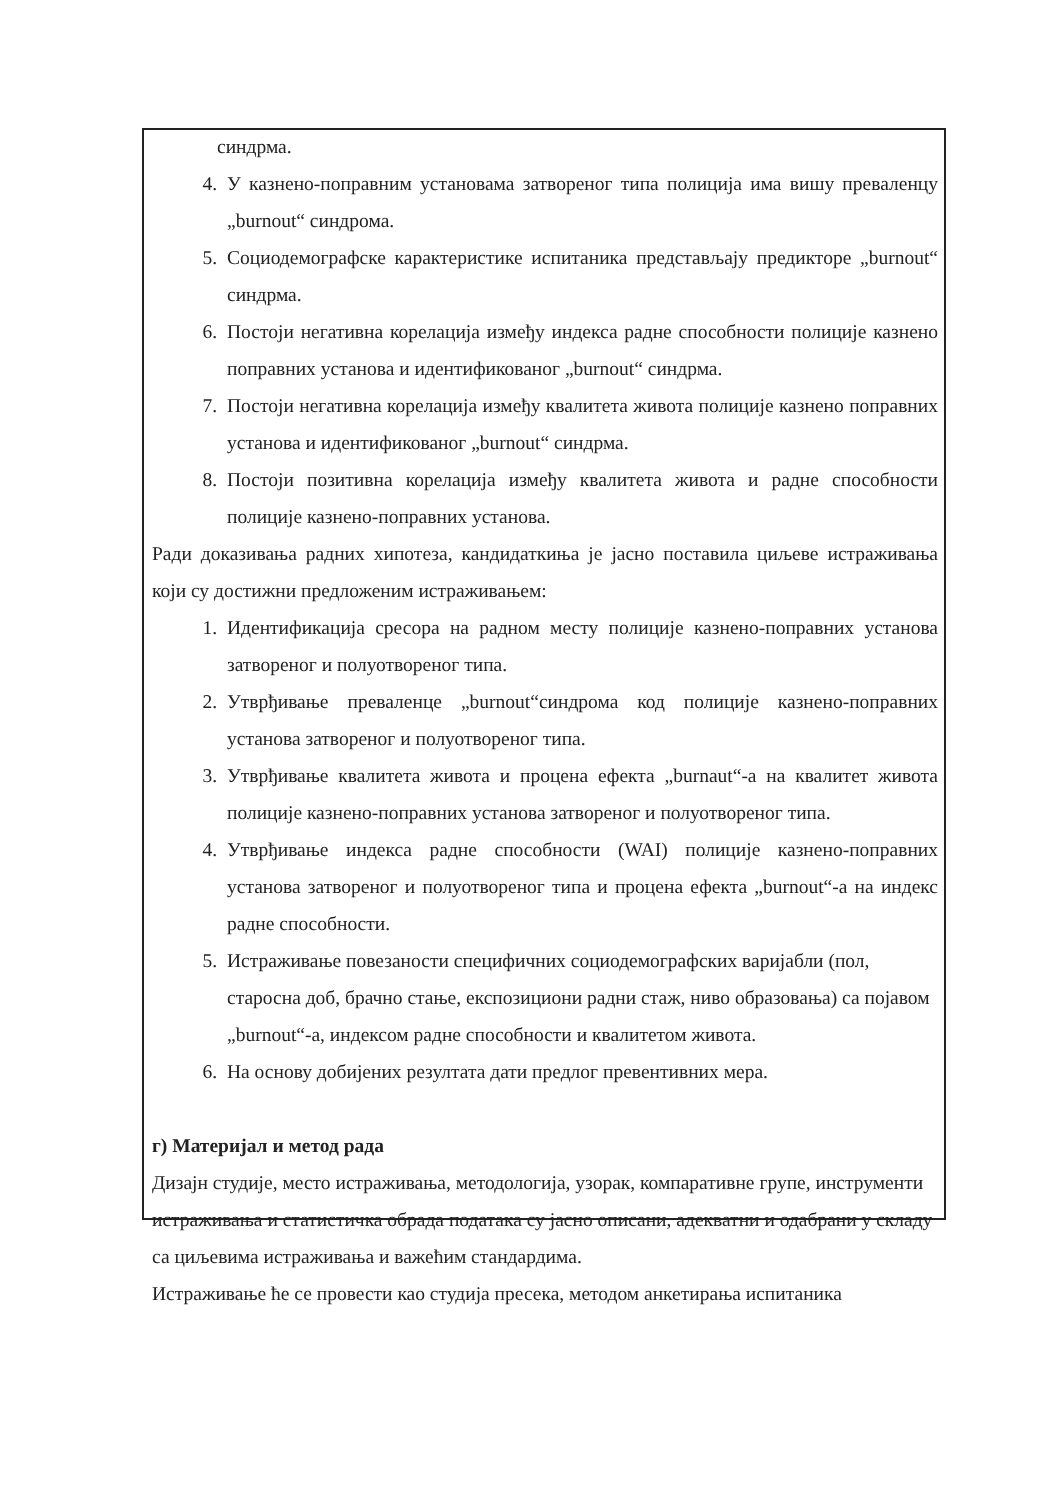синдрма.
4. У казнено-поправним установама затвореног типа полиција има вишу преваленцу „burnout“ синдрома.
5. Социодемографске карактеристике испитаника представљају предикторе „burnout“ синдрма.
6. Постоји негативна корелација између индекса радне способности полиције казнено поправних установа и идентификованог „burnout“ синдрма.
7. Постоји негативна корелација између квалитета живота полиције казнено поправних установа и идентификованог „burnout“ синдрма.
8. Постоји позитивна корелација између квалитета живота и радне способности полиције казнено-поправних установа.
Ради доказивања радних хипотеза, кандидаткиња је јасно поставила циљеве истраживања који су достижни предложеним истраживањем:
1. Идентификација сресора на радном месту полиције казнено-поправних установа затвореног и полуотвореног типа.
2. Утврђивање преваленце „burnout“синдрома код полиције казнено-поправних установа затвореног и полуотвореног типа.
3. Утврђивање квалитета живота и процена ефекта „burnaut“-а на квалитет живота полиције казнено-поправних установа затвореног и полуотвореног типа.
4. Утврђивање индекса радне способности (WAI) полиције казнено-поправних установа затвореног и полуотвореног типа и процена ефекта „burnout“-а на индекс радне способности.
5. Истраживање повезаности специфичних социодемографских варијабли (пол, старосна доб, брачно стање, експозициони радни стаж, ниво образовања) са појавом „burnout“-а, индексом радне способности и квалитетом живота.
6. На основу добијених резултата дати предлог превентивних мера.
г) Материјал и метод рада
Дизајн студије, место истраживања, методологија, узорак, компаративне групе, инструменти истраживања и статистичка обрада података су јасно описани, адекватни и одабрани у складу са циљевима истраживања и важећим стандардима.
Истраживање ће се провести као студија пресека, методом анкетирања испитаника